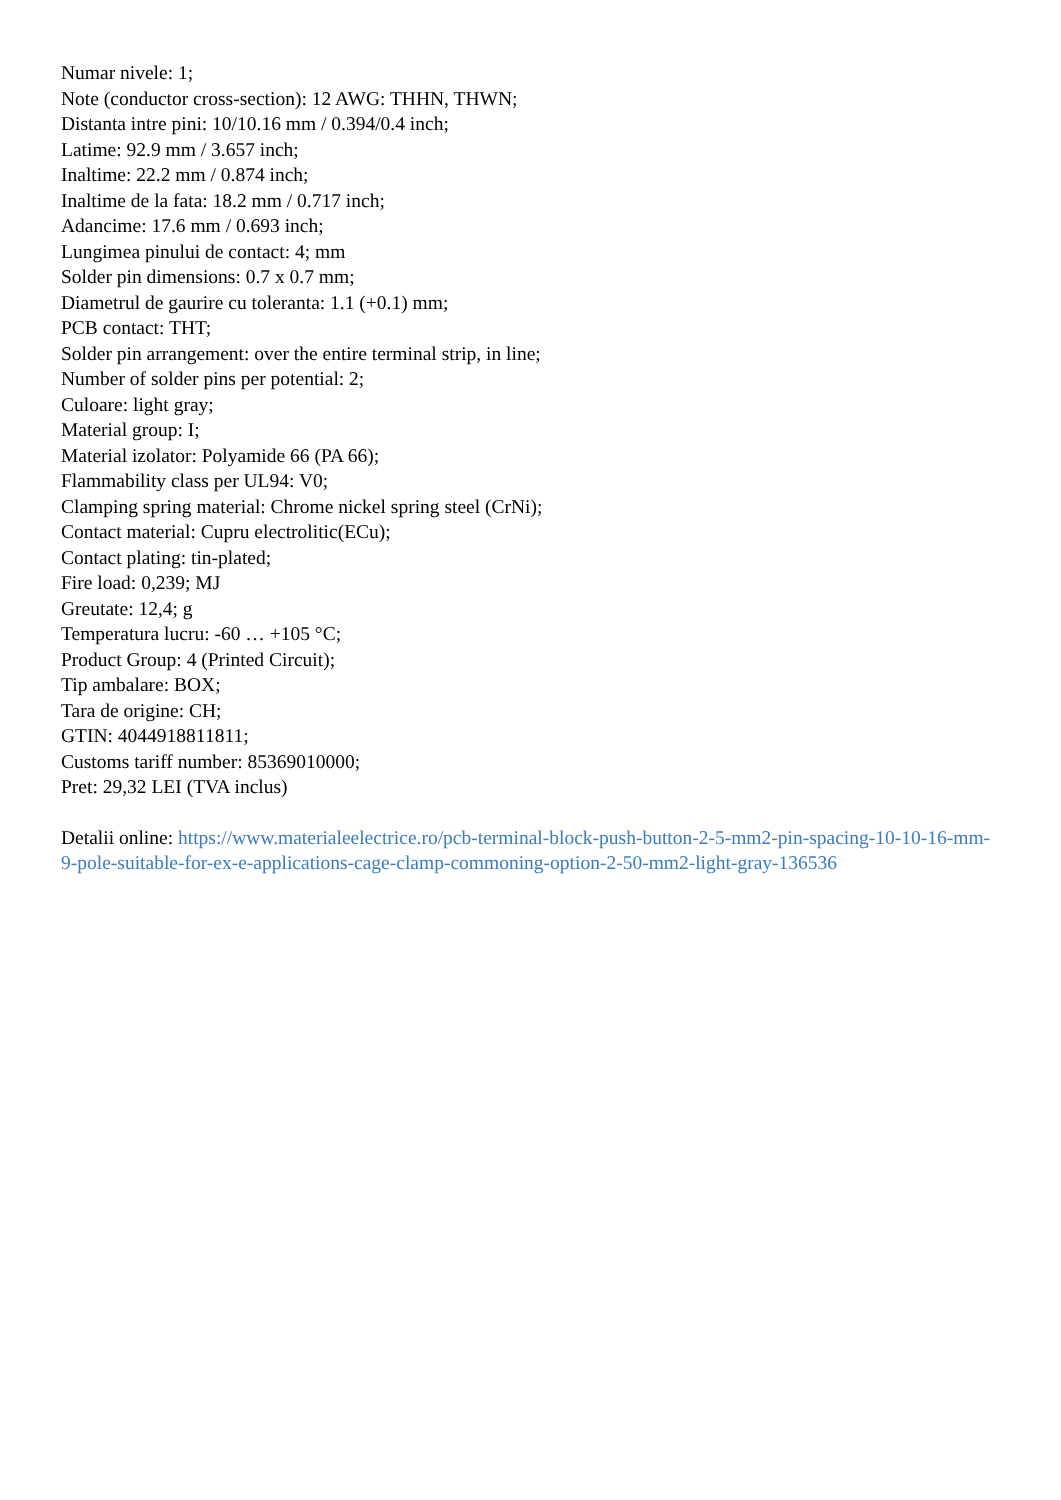Numar nivele: 1;
Note (conductor cross-section): 12 AWG: THHN, THWN;
Distanta intre pini: 10/10.16 mm / 0.394/0.4 inch;
Latime: 92.9 mm / 3.657 inch;
Inaltime: 22.2 mm / 0.874 inch;
Inaltime de la fata: 18.2 mm / 0.717 inch;
Adancime: 17.6 mm / 0.693 inch;
Lungimea pinului de contact: 4; mm
Solder pin dimensions: 0.7 x 0.7 mm;
Diametrul de gaurire cu toleranta: 1.1 (+0.1) mm;
PCB contact: THT;
Solder pin arrangement: over the entire terminal strip, in line;
Number of solder pins per potential: 2;
Culoare: light gray;
Material group: I;
Material izolator: Polyamide 66 (PA 66);
Flammability class per UL94: V0;
Clamping spring material: Chrome nickel spring steel (CrNi);
Contact material: Cupru electrolitic(ECu);
Contact plating: tin-plated;
Fire load: 0,239; MJ
Greutate: 12,4; g
Temperatura lucru: -60 … +105 °C;
Product Group: 4 (Printed Circuit);
Tip ambalare: BOX;
Tara de origine: CH;
GTIN: 4044918811811;
Customs tariff number: 85369010000;
Pret: 29,32 LEI (TVA inclus)
Detalii online: https://www.materialeelectrice.ro/pcb-terminal-block-push-button-2-5-mm2-pin-spacing-10-10-16-mm-9-pole-suitable-for-ex-e-applications-cage-clamp-commoning-option-2-50-mm2-light-gray-136536